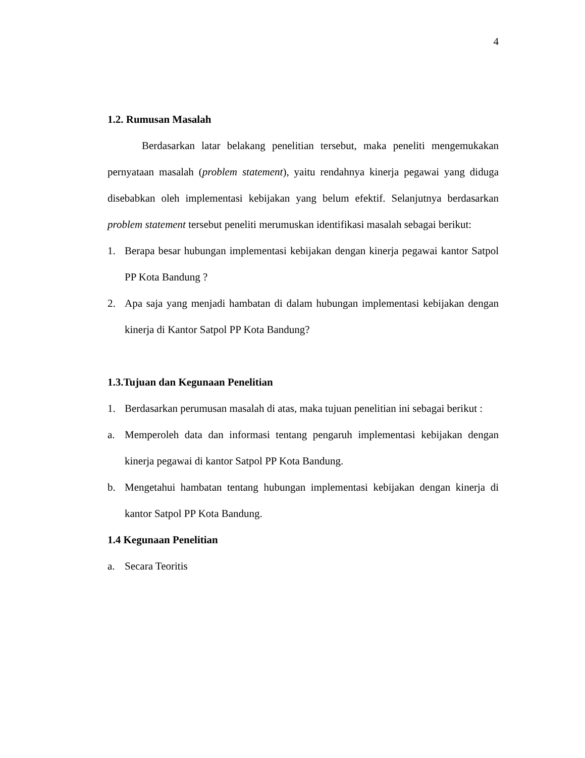4
1.2. Rumusan Masalah
Berdasarkan latar belakang penelitian tersebut, maka peneliti mengemukakan pernyataan masalah (problem statement), yaitu rendahnya kinerja pegawai yang diduga disebabkan oleh implementasi kebijakan yang belum efektif. Selanjutnya berdasarkan problem statement tersebut peneliti merumuskan identifikasi masalah sebagai berikut:
1. Berapa besar hubungan implementasi kebijakan dengan kinerja pegawai kantor Satpol PP Kota Bandung ?
2. Apa saja yang menjadi hambatan di dalam hubungan implementasi kebijakan dengan kinerja di Kantor Satpol PP Kota Bandung?
1.3.Tujuan dan Kegunaan Penelitian
1. Berdasarkan perumusan masalah di atas, maka tujuan penelitian ini sebagai berikut :
a. Memperoleh data dan informasi tentang pengaruh implementasi kebijakan dengan kinerja pegawai di kantor Satpol PP Kota Bandung.
b. Mengetahui hambatan tentang hubungan implementasi kebijakan dengan kinerja di kantor Satpol PP Kota Bandung.
1.4 Kegunaan Penelitian
a. Secara Teoritis